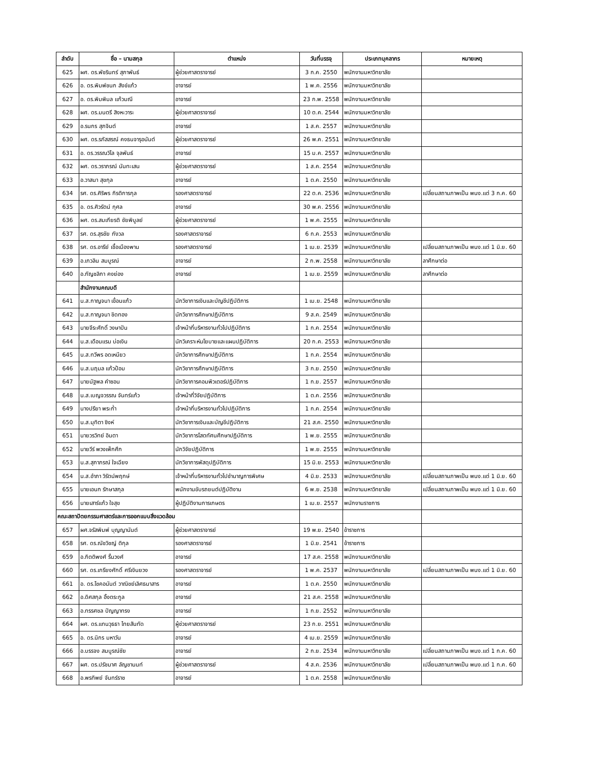| ลำดับ | ชื่อ – นามสกุล | ตำแหน่ง | วันที่บรรจุ | ประเภทบุคลากร | หมายเหตุ |
| --- | --- | --- | --- | --- | --- |
| 625 | ผศ. ดร.พัชรินทร์ สุภาพันธ์ | ผู้ช่วยศาสตราจารย์ | 3 ก.ค. 2550 | พนักงานมหาวิทยาลัย | |
| 626 | อ. ดร.พิมพ์ชนก สังข์แก้ว | อาจารย์ | 1 พ.ค. 2556 | พนักงานมหาวิทยาลัย | |
| 627 | อ. ดร.พิมพิมล แก้วมณี | อาจารย์ | 23 ก.พ. 2558 | พนักงานมหาวิทยาลัย | |
| 628 | ผศ. ดร.มนตรี สิงหะวาระ | ผู้ช่วยศาสตราจารย์ | 10 ต.ค. 2544 | พนักงานมหาวิทยาลัย | |
| 629 | อ.รนกร สุภจินต์ | อาจารย์ | 1 ส.ค. 2557 | พนักงานมหาวิทยาลัย | |
| 630 | ผศ. ดร.รภัสสรณ์ คงธนจารุอนันต์ | ผู้ช่วยศาสตราจารย์ | 26 พ.ค. 2551 | พนักงานมหาวิทยาลัย | |
| 631 | อ. ดร.วรรณวิไล จุลพันธ์ | อาจารย์ | 15 ม.ค. 2557 | พนักงานมหาวิทยาลัย | |
| 632 | ผศ. ดร.วราภรณ์ นันทะเสน | ผู้ช่วยศาสตราจารย์ | 1 ส.ค. 2554 | พนักงานมหาวิทยาลัย | |
| 633 | อ.วาสนา สุขกุล | อาจารย์ | 1 ต.ค. 2550 | พนักงานมหาวิทยาลัย | |
| 634 | รศ. ดร.ศิริพร กิรติการกุล | รองศาสตราจารย์ | 22 ต.ค. 2536 | พนักงานมหาวิทยาลัย | เปลี่ยนสถานภาพเป็น พนง.แต่ 3 ก.ค. 60 |
| 635 | อ. ดร.ศิวรัตน์ กุศล | อาจารย์ | 30 พ.ค. 2556 | พนักงานมหาวิทยาลัย | |
| 636 | ผศ. ดร.สมเกียรติ ชัยพิบูลย์ | ผู้ช่วยศาสตราจารย์ | 1 พ.ค. 2555 | พนักงานมหาวิทยาลัย | |
| 637 | รศ. ดร.สุรชัย กังวล | รองศาสตราจารย์ | 6 ก.ค. 2553 | พนักงานมหาวิทยาลัย | |
| 638 | รศ. ดร.อารีย์ เชื้อเมืองพาน | รองศาสตราจารย์ | 1 เม.ย. 2539 | พนักงานมหาวิทยาลัย | เปลี่ยนสถานภาพเป็น พนง.แต่ 1 มิ.ย. 60 |
| 639 | อ.เกวลิน สมบูรณ์ | อาจารย์ | 2 ก.พ. 2558 | พนักงานมหาวิทยาลัย | ลาศึกษาต่อ |
| 640 | อ.กัญชลิกา คงย่อง | อาจารย์ | 1 เม.ย. 2559 | พนักงานมหาวิทยาลัย | ลาศึกษาต่อ |
| | สำนักงานคณบดี | | | | |
| 641 | น.ส.กาญจนา เขื่อนแก้ว | นักวิชาการเงินและบัญชีปฏิบัติการ | 1 เม.ย. 2548 | พนักงานมหาวิทยาลัย | |
| 642 | น.ส.กาญจนา ชิดทอง | นักวิชาการศึกษาปฏิบัติการ | 9 ส.ค. 2549 | พนักงานมหาวิทยาลัย | |
| 643 | นายจีระศักดิ์ วงษาปัน | เจ้าหน้าที่บริหารงานทั่วไปปฏิบัติการ | 1 ก.ค. 2554 | พนักงานมหาวิทยาลัย | |
| 644 | น.ส.เดือนแรม บ่อเงิน | นักวิเคราะห์นโยบายและแผนปฏิบัติการ | 20 ก.ค. 2553 | พนักงานมหาวิทยาลัย | |
| 645 | น.ส.ทวีพร อดเหนียว | นักวิชาการศึกษาปฏิบัติการ | 1 ก.ค. 2554 | พนักงานมหาวิทยาลัย | |
| 646 | น.ส.นฤมล แก้วป้อม | นักวิชาการศึกษาปฏิบัติการ | 3 ก.ย. 2550 | พนักงานมหาวิทยาลัย | |
| 647 | นายนัฐพล คำซอน | นักวิชาการคอมพิวเตอร์ปฏิบัติการ | 1 ก.ย. 2557 | พนักงานมหาวิทยาลัย | |
| 648 | น.ส.เบญจวรรณ จันทร์แก้ว | เจ้าหน้าที่วิจัยปฏิบัติการ | 1 ต.ค. 2556 | พนักงานมหาวิทยาลัย | |
| 649 | นางปรียา พระก่ำ | เจ้าหน้าที่บริหารงานทั่วไปปฏิบัติการ | 1 ก.ค. 2554 | พนักงานมหาวิทยาลัย | |
| 650 | น.ส.มุทิตา ซิงห์ | นักวิชาการเงินและบัญชีปฏิบัติการ | 21 ส.ค. 2550 | พนักงานมหาวิทยาลัย | |
| 651 | นายวรวิทย์ อินตา | นักวิชาการโสตทัศนศึกษาปฏิบัติการ | 1 พ.ย. 2555 | พนักงานมหาวิทยาลัย | |
| 652 | นายวีร์ พวงเพ็กศึก | นักวิจัยปฏิบัติการ | 1 พ.ย. 2555 | พนักงานมหาวิทยาลัย | |
| 653 | น.ส.สุภาภรณ์ ใจเฉียง | นักวิชาการพัสดุปฏิบัติการ | 15 มิ.ย. 2553 | พนักงานมหาวิทยาลัย | |
| 654 | น.ส.อำภา วิรัตน์พฤกษ์ | เจ้าหน้าที่บริหารงานทั่วไปชำนาญการพิเศษ | 4 มิ.ย. 2533 | พนักงานมหาวิทยาลัย | เปลี่ยนสถานภาพเป็น พนง.แต่ 1 มิ.ย. 60 |
| 655 | นายเอนก รักษาสกุล | พนักงานขับรถยนต์ปฏิบัติงาน | 6 พ.ย. 2538 | พนักงานมหาวิทยาลัย | เปลี่ยนสถานภาพเป็น พนง.แต่ 1 มิ.ย. 60 |
| 656 | นายเสาร์แก้ว ใจสุข | ผู้ปฏิบัติงานการเกษตร | 1 เม.ย. 2557 | พนักงานราชการ | |
| คณะสถาปัตยกรรมศาสตร์และการออกแบบสิ่งแวดล้อม | | | | | |
| 657 | ผศ.จรัสพิมพ์ บุญญานันต์ | ผู้ช่วยศาสตราจารย์ | 19 พ.ย. 2540 | ข้าราชการ | |
| 658 | รศ. ดร.ณัชวิชญ์ ติกุล | รองศาสตราจารย์ | 1 มิ.ย. 2541 | ข้าราชการ | |
| 659 | อ.กิตติพงศ์ รื่นวงศ์ | อาจารย์ | 17 ส.ค. 2558 | พนักงานมหาวิทยาลัย | |
| 660 | รศ. ดร.เกรียงศักดิ์ ศรีเงินยวง | รองศาสตราจารย์ | 1 พ.ค. 2537 | พนักงานมหาวิทยาลัย | เปลี่ยนสถานภาพเป็น พนง.แต่ 1 มิ.ย. 60 |
| 661 | อ. ดร.โชคอนันต์ วาณิชย์เลิศธนาสาร | อาจารย์ | 1 ต.ค. 2550 | พนักงานมหาวิทยาลัย | |
| 662 | อ.ดิศสกุล อิ้งตระกูล | อาจารย์ | 21 ส.ค. 2558 | พนักงานมหาวิทยาลัย | |
| 663 | อ.ทรรศชล ปัญญาทรง | อาจารย์ | 1 ก.ย. 2552 | พนักงานมหาวิทยาลัย | |
| 664 | ผศ. ดร.แทนวุธธา ไทยสันทัด | ผู้ช่วยศาสตราจารย์ | 23 ก.ย. 2551 | พนักงานมหาวิทยาลัย | |
| 665 | อ. ดร.นิกร มหาวัน | อาจารย์ | 4 เม.ย. 2559 | พนักงานมหาวิทยาลัย | |
| 666 | อ.บรรจง สมบูรณ์ชัย | อาจารย์ | 2 ก.ย. 2534 | พนักงานมหาวิทยาลัย | เปลี่ยนสถานภาพเป็น พนง.แต่ 1 ก.ค. 60 |
| 667 | ผศ. ดร.ปรัชมาศ ลัญชานนท์ | ผู้ช่วยศาสตราจารย์ | 4 ส.ค. 2536 | พนักงานมหาวิทยาลัย | เปลี่ยนสถานภาพเป็น พนง.แต่ 1 ก.ค. 60 |
| 668 | อ.พรทิพย์ จันทร์ราช | อาจารย์ | 1 ต.ค. 2558 | พนักงานมหาวิทยาลัย | |